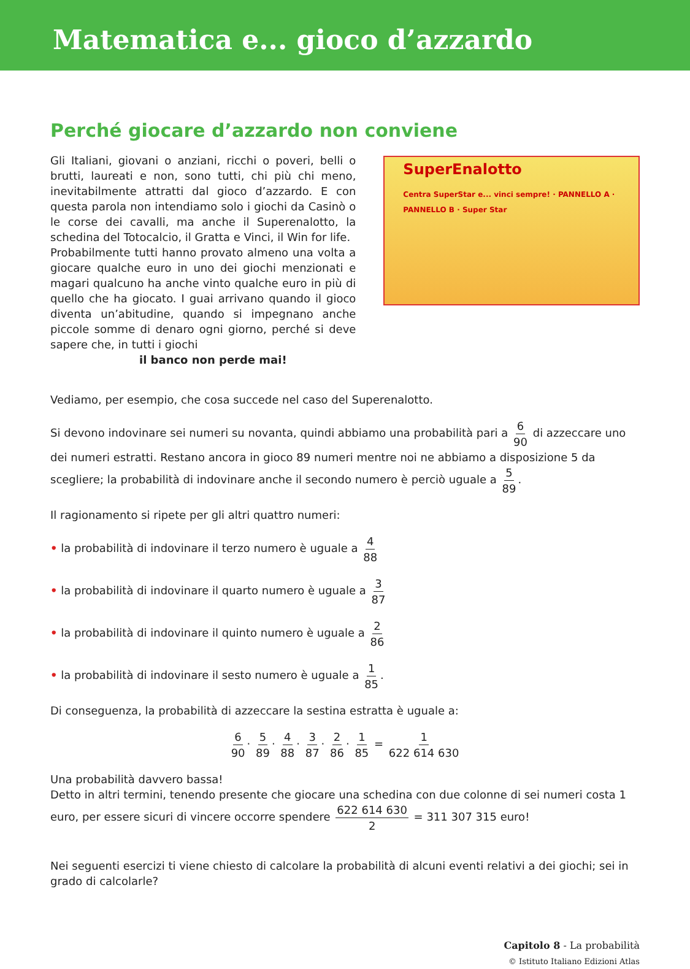Matematica e... gioco d’azzardo
Perché giocare d’azzardo non conviene
Gli Italiani, giovani o anziani, ricchi o poveri, belli o brutti, laureati e non, sono tutti, chi più chi meno, inevitabilmente attratti dal gioco d’azzardo. E con questa parola non intendiamo solo i giochi da Casinò o le corse dei cavalli, ma anche il Superenalotto, la schedina del Totocalcio, il Gratta e Vinci, il Win for life.
Probabilmente tutti hanno provato almeno una volta a giocare qualche euro in uno dei giochi menzionati e magari qualcuno ha anche vinto qualche euro in più di quello che ha giocato. I guai arrivano quando il gioco diventa un’abitudine, quando si impegnano anche piccole somme di denaro ogni giorno, perché si deve sapere che, in tutti i giochi
il banco non perde mai!
SuperEnalotto
Centra SuperStar e... vinci sempre! · PANNELLO A · PANNELLO B · Super Star
Vediamo, per esempio, che cosa succede nel caso del Superenalotto.
Si devono indovinare sei numeri su novanta, quindi abbiamo una probabilità pari a 6 90 di azzeccare uno dei numeri estratti. Restano ancora in gioco 89 numeri mentre noi ne abbiamo a disposizione 5 da scegliere; la probabilità di indovinare anche il secondo numero è perciò uguale a 5 89.
Il ragionamento si ripete per gli altri quattro numeri:
• la probabilità di indovinare il terzo numero è uguale a 4 88
• la probabilità di indovinare il quarto numero è uguale a 3 87
• la probabilità di indovinare il quinto numero è uguale a 2 86
• la probabilità di indovinare il sesto numero è uguale a 1 85.
Di conseguenza, la probabilità di azzeccare la sestina estratta è uguale a:
6 90 · 5 89 · 4 88 · 3 87 · 2 86 · 1 85 = 1 622 614 630
Una probabilità davvero bassa!
Detto in altri termini, tenendo presente che giocare una schedina con due colonne di sei numeri costa 1 euro, per essere sicuri di vincere occorre spendere 622 614 630 2 = 311 307 315 euro!
Nei seguenti esercizi ti viene chiesto di calcolare la probabilità di alcuni eventi relativi a dei giochi; sei in grado di calcolarle?
Capitolo 8 - La probabilità
© Istituto Italiano Edizioni Atlas